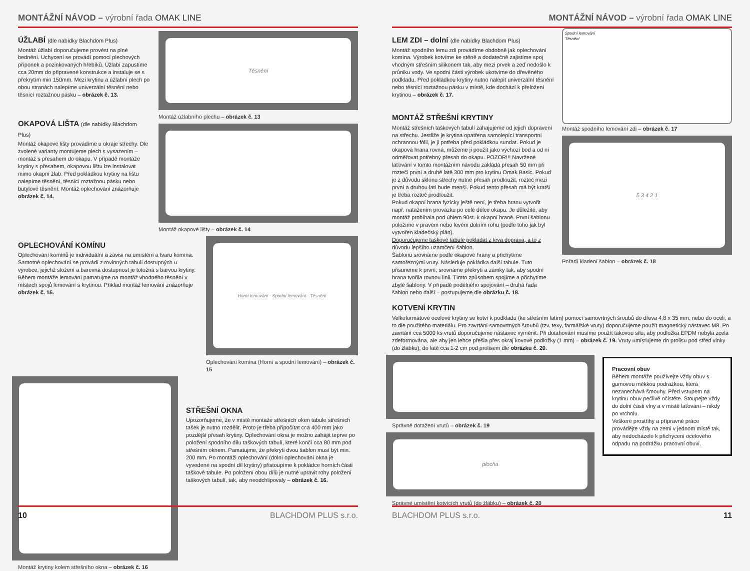MONTÁŽNÍ NÁVOD – výrobní řada OMAK LINE
ÚŽLABÍ (dle nabídky Blachdom Plus)
Montáž úžlabí doporučujeme provést na plné bednění. Uchycení se provádí pomocí plechových příponek a pozinkovaných hřebíků. Úžlabí zapustíme cca 20mm do připravené konstrukce a instaluje se s překrytím min 150mm. Mezi krytinu a úžlabní plech po obou stranách nalepíme univerzální těsnění nebo těsnící roztažnou pásku – obrázek č. 13.
OKAPOVÁ LIŠTA (dle nabídky Blachdom Plus)
Montáž okapové lišty provádíme u okraje střechy. Dle zvolené varianty montujeme plech s vysazením – montáž s přesahem do okapu. V případě montáže krytiny s přesahem, okapovou lištu lze instalovat mimo okapní žlab. Před pokládkou krytiny na lištu nalepíme těsnění, těsnící roztažnou pásku nebo butylové těsnění. Montáž oplechování znázorňuje obrázek č. 14.
Těsnění
Montáž úžlabního plechu – obrázek č. 13
Montáž okapové lišty – obrázek č. 14
OPLECHOVÁNÍ KOMÍNU
Oplechování komínů je individuální a závisí na umístění a tvaru komína. Samotné oplechování se provádí z rovinných tabulí dostupných u výrobce, jejichž složení a barevná dostupnost je totožná s barvou krytiny. Během montáže lemování pamatujme na montáž vhodného těsnění v místech spojů lemování s krytinou. Příklad montáž lemování znázorňuje obrázek č. 15.
Horní lemování · Spodní lemování · Těsnění
Oplechování komína (Horní a spodní lemování) – obrázek č. 15
Montáž krytiny kolem střešního okna – obrázek č. 16
STŘEŠNÍ OKNA
Upozorňujeme, že v místě montáže střešních oken tabule střešních tašek je nutno rozdělit. Proto je třeba připočítat cca 400 mm jako pozdější přesah krytiny. Oplechování okna je možno zahájit teprve po položení spodního dílu taškových tabulí, které končí cca 80 mm pod střešním oknem. Pamatujme, že překrytí dvou šablon musí být min. 200 mm. Po montáži oplechování (dolní oplechování okna je vyvedené na spodní díl krytiny) přistoupíme k pokládce horních části taškové tabule. Po položení obou dílů je nutné upravit rohy položení taškových tabulí, tak, aby neodchlipovaly – obrázek č. 16.
10 BLACHDOM PLUS s.r.o.
MONTÁŽNÍ NÁVOD – výrobní řada OMAK LINE
LEM ZDI – dolní (dle nabídky Blachdom Plus)
Montáž spodního lemu zdi provádíme obdobně jak oplechování komína. Výrobek kotvíme ke stěně a dodatečně zajistíme spoj vhodným střešním silikonem tak, aby mezi prvek a zeď nedošlo k průniku vody. Ve spodní části výrobek ukotvíme do dřevěného podkladu. Před pokládkou krytiny nutno nalepit univerzální těsnění nebo těsnící roztažnou pásku v místě, kde dochází k přeložení krytinou – obrázek č. 17.
MONTÁŽ STŘEŠNÍ KRYTINY
Montáž střešních taškových tabulí zahajujeme od jejich dopravení na střechu. Jestliže je krytina opatřena samolepící transportní ochrannou fólii, je ji potřeba před pokládkou sundat. Pokud je okapová hrana rovná, můžeme ji použít jako výchozí bod a od ní odměřovat potřebný přesah do okapu. POZOR!!! Navržené laťování v tomto montážním návodu zakládá přesah 50 mm při rozteči první a druhé latě 300 mm pro krytinu Omak Basic. Pokud je z důvodu sklonu střechy nutné přesah prodloužit, rozteč mezi první a druhou latí bude menší. Pokud tento přesah má být kratší je třeba rozteč prodloužit.
Pokud okapní hrana fyzicky ještě není, je třeba hranu vytvořit např. natažením provázku po celé délce okapu. Je důležité, aby montáž probíhala pod úhlem 90st. k okapní hraně. První šablonu položíme v pravém nebo levém dolním rohu (podle toho jak byl vytvořen kladečský plán).
Doporučujeme taškové tabule pokládat z leva doprava, a to z důvodu lepšího uzamčení šablon.
Šablonu srovnáme podle okapové hrany a přichytíme samořeznými vruty. Následuje pokládka další tabule. Tuto přisuneme k první, srovnáme překrytí a zámky tak, aby spodní hrana tvořila rovnou linii. Tímto způsobem spojíme a přichytíme zbylé šablony. V případě podélného spojování – druhá řada šablon nebo další – postupujeme dle obrázku č. 18.
Spodní lemování
Těsnění
Montáž spodního lemování zdi – obrázek č. 17
5 3 4 2 1
Pořadí kladení šablon – obrázek č. 18
KOTVENÍ KRYTIN
Velkoformátové ocelové krytiny se kotví k podkladu (ke střešním latím) pomocí samovrtných šroubů do dřeva 4,8 x 35 mm, nebo do oceli, a to dle použitého materiálu. Pro zavrtání samovrtných šroubů (tzv. texy, farmářské vruty) doporučujeme použít magnetický nástavec M8. Po zavrtání cca 5000 ks vrutů doporučujeme nástavec vyměnit. Při dotahování musíme použít takovou sílu, aby podložka EPDM nebyla zcela zdeformována, ale aby jen lehce přešla přes okraj kovové podložky (1 mm) – obrázek č. 19. Vruty umísťujeme do prolisu pod střed vlnky (do žlábku), do latě cca 1-2 cm pod prolisem dle obrázku č. 20.
Správné dotažení vrutů – obrázek č. 19
plocha
Správné umístění kotvících vrutů (do žlábku) – obrázek č. 20
Pracovní obuv
Během montáže používejte vždy obuv s gumovou měkkou podrážkou, která nezanechává šmouhy. Před vstupem na krytinu obuv pečlivě očistěte. Stoupejte vždy do dolní části vlny a v místě laťování – nikdy po vrcholu.
Veškeré prostřihy a přípravné práce provádějte vždy na zemi v jednom místě tak, aby nedocházelo k přichycení ocelového odpadu na podrážku pracovní obuvi.
BLACHDOM PLUS s.r.o. 11